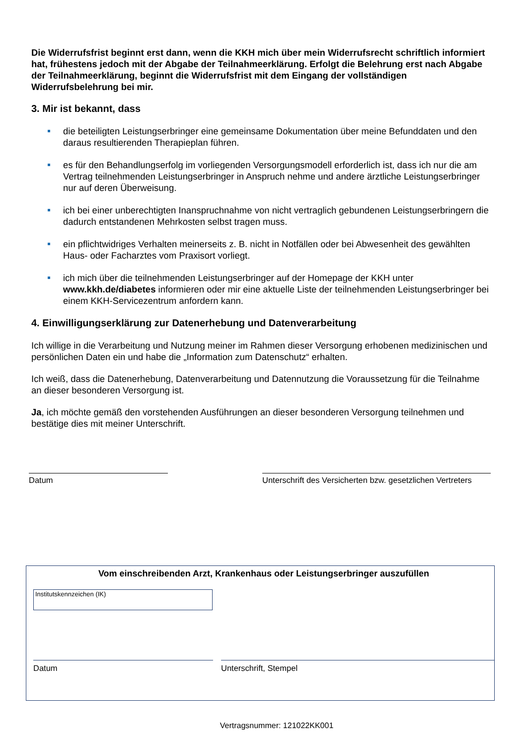Die Widerrufsfrist beginnt erst dann, wenn die KKH mich über mein Widerrufsrecht schriftlich informiert hat, frühestens jedoch mit der Abgabe der Teilnahmeerklärung. Erfolgt die Belehrung erst nach Abgabe der Teilnahmeerklärung, beginnt die Widerrufsfrist mit dem Eingang der vollständigen Widerrufsbelehrung bei mir.
3. Mir ist bekannt, dass
die beteiligten Leistungserbringer eine gemeinsame Dokumentation über meine Befunddaten und den daraus resultierenden Therapieplan führen.
es für den Behandlungserfolg im vorliegenden Versorgungsmodell erforderlich ist, dass ich nur die am Vertrag teilnehmenden Leistungserbringer in Anspruch nehme und andere ärztliche Leistungserbringer nur auf deren Überweisung.
ich bei einer unberechtigten Inanspruchnahme von nicht vertraglich gebundenen Leistungserbringern die dadurch entstandenen Mehrkosten selbst tragen muss.
ein pflichtwidriges Verhalten meinerseits z. B. nicht in Notfällen oder bei Abwesenheit des gewählten Haus- oder Facharztes vom Praxisort vorliegt.
ich mich über die teilnehmenden Leistungserbringer auf der Homepage der KKH unter www.kkh.de/diabetes informieren oder mir eine aktuelle Liste der teilnehmenden Leistungserbringer bei einem KKH-Servicezentrum anfordern kann.
4. Einwilligungserklärung zur Datenerhebung und Datenverarbeitung
Ich willige in die Verarbeitung und Nutzung meiner im Rahmen dieser Versorgung erhobenen medizinischen und persönlichen Daten ein und habe die „Information zum Datenschutz“ erhalten.
Ich weiß, dass die Datenerhebung, Datenverarbeitung und Datennutzung die Voraussetzung für die Teilnahme an dieser besonderen Versorgung ist.
Ja, ich möchte gemäß den vorstehenden Ausführungen an dieser besonderen Versorgung teilnehmen und bestätige dies mit meiner Unterschrift.
Datum Unterschrift des Versicherten bzw. gesetzlichen Vertreters
Vom einschreibenden Arzt, Krankenhaus oder Leistungserbringer auszufüllen
Institutskennzeichen (IK)
Datum Unterschrift, Stempel
Vertragsnummer: 121022KK001